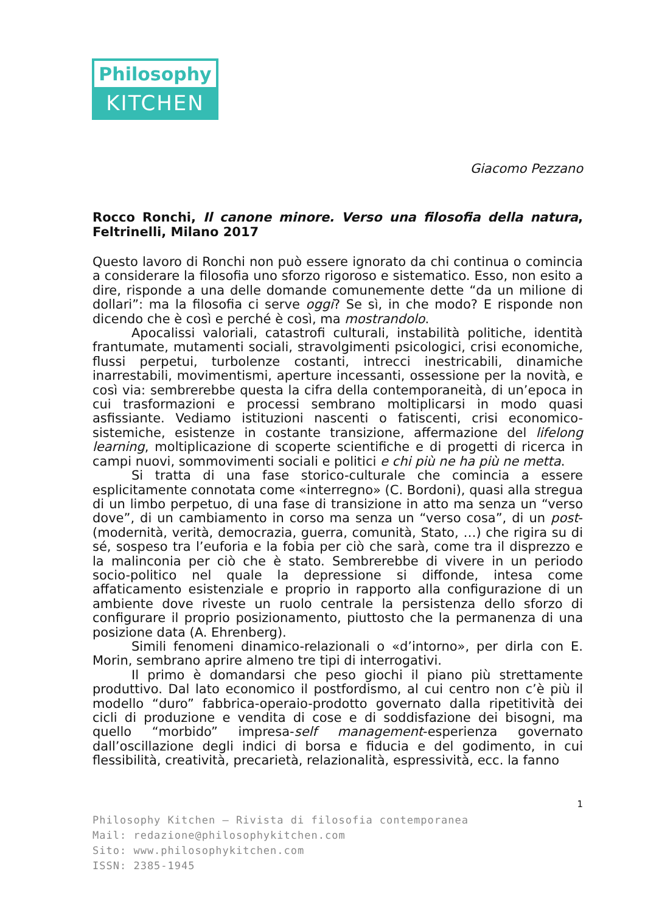Philosophy
KITCHEN
Giacomo Pezzano
Rocco Ronchi, Il canone minore. Verso una filosofia della natura, Feltrinelli, Milano 2017
Questo lavoro di Ronchi non può essere ignorato da chi continua o comincia a considerare la filosofia uno sforzo rigoroso e sistematico. Esso, non esito a dire, risponde a una delle domande comunemente dette “da un milione di dollari”: ma la filosofia ci serve oggi? Se sì, in che modo? E risponde non dicendo che è così e perché è così, ma mostrandolo.
Apocalissi valoriali, catastrofi culturali, instabilità politiche, identità frantumate, mutamenti sociali, stravolgimenti psicologici, crisi economiche, flussi perpetui, turbolenze costanti, intrecci inestricabili, dinamiche inarrestabili, movimentismi, aperture incessanti, ossessione per la novità, e così via: sembrerebbe questa la cifra della contemporaneità, di un’epoca in cui trasformazioni e processi sembrano moltiplicarsi in modo quasi asfissiante. Vediamo istituzioni nascenti o fatiscenti, crisi economico-sistemiche, esistenze in costante transizione, affermazione del lifelong learning, moltiplicazione di scoperte scientifiche e di progetti di ricerca in campi nuovi, sommovimenti sociali e politici e chi più ne ha più ne metta.
Si tratta di una fase storico-culturale che comincia a essere esplicitamente connotata come «interregno» (C. Bordoni), quasi alla stregua di un limbo perpetuo, di una fase di transizione in atto ma senza un “verso dove”, di un cambiamento in corso ma senza un “verso cosa”, di un post- (modernità, verità, democrazia, guerra, comunità, Stato, …) che rigira su di sé, sospeso tra l’euforia e la fobia per ciò che sarà, come tra il disprezzo e la malinconia per ciò che è stato. Sembrerebbe di vivere in un periodo socio-politico nel quale la depressione si diffonde, intesa come affaticamento esistenziale e proprio in rapporto alla configurazione di un ambiente dove riveste un ruolo centrale la persistenza dello sforzo di configurare il proprio posizionamento, piuttosto che la permanenza di una posizione data (A. Ehrenberg).
Simili fenomeni dinamico-relazionali o «d’intorno», per dirla con E. Morin, sembrano aprire almeno tre tipi di interrogativi.
Il primo è domandarsi che peso giochi il piano più strettamente produttivo. Dal lato economico il postfordismo, al cui centro non c’è più il modello “duro” fabbrica-operaio-prodotto governato dalla ripetitività dei cicli di produzione e vendita di cose e di soddisfazione dei bisogni, ma quello “morbido” impresa-self management-esperienza governato dall’oscillazione degli indici di borsa e fiducia e del godimento, in cui flessibilità, creatività, precarietà, relazionalità, espressività, ecc. la fanno
1
Philosophy Kitchen – Rivista di filosofia contemporanea
Mail: redazione@philosophykitchen.com
Sito: www.philosophykitchen.com
ISSN: 2385-1945